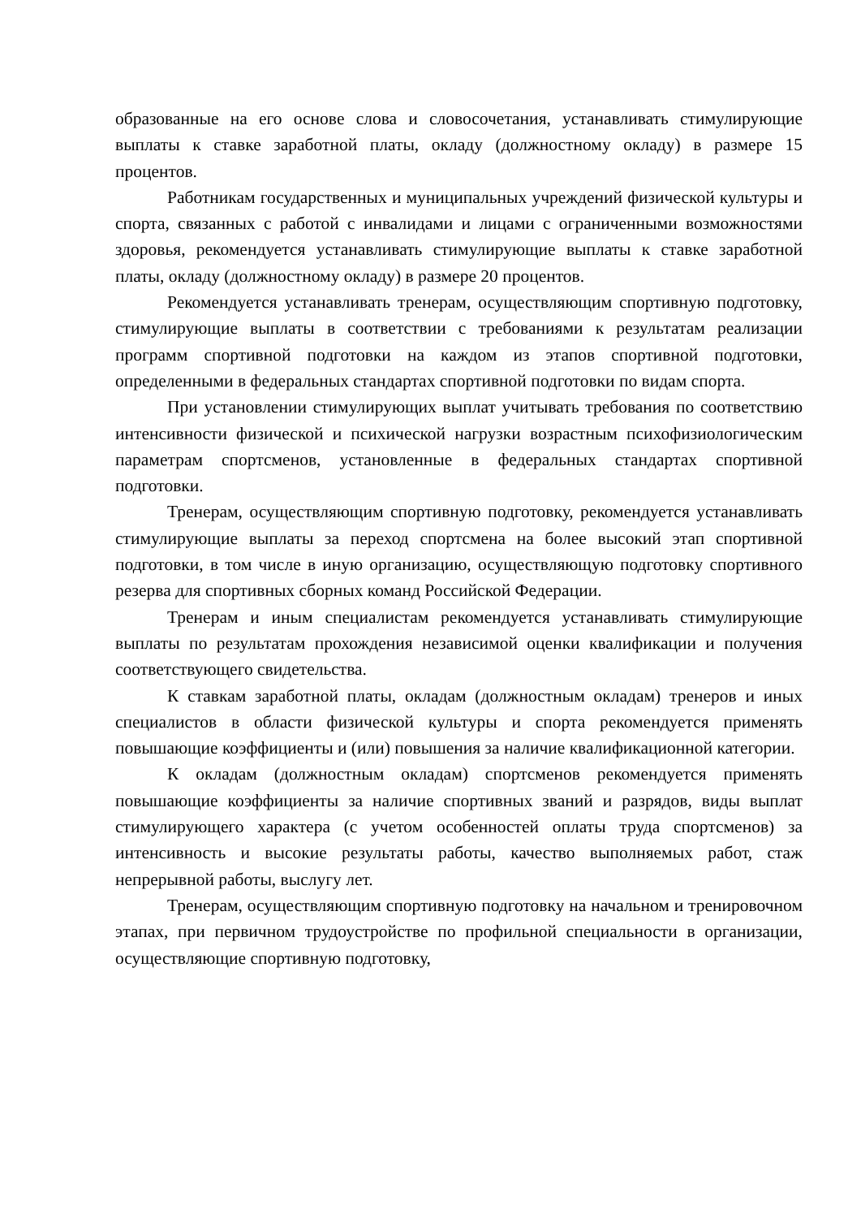образованные на его основе слова и словосочетания, устанавливать стимулирующие выплаты к ставке заработной платы, окладу (должностному окладу) в размере 15 процентов.
Работникам государственных и муниципальных учреждений физической культуры и спорта, связанных с работой с инвалидами и лицами с ограниченными возможностями здоровья, рекомендуется устанавливать стимулирующие выплаты к ставке заработной платы, окладу (должностному окладу) в размере 20 процентов.
Рекомендуется устанавливать тренерам, осуществляющим спортивную подготовку, стимулирующие выплаты в соответствии с требованиями к результатам реализации программ спортивной подготовки на каждом из этапов спортивной подготовки, определенными в федеральных стандартах спортивной подготовки по видам спорта.
При установлении стимулирующих выплат учитывать требования по соответствию интенсивности физической и психической нагрузки возрастным психофизиологическим параметрам спортсменов, установленные в федеральных стандартах спортивной подготовки.
Тренерам, осуществляющим спортивную подготовку, рекомендуется устанавливать стимулирующие выплаты за переход спортсмена на более высокий этап спортивной подготовки, в том числе в иную организацию, осуществляющую подготовку спортивного резерва для спортивных сборных команд Российской Федерации.
Тренерам и иным специалистам рекомендуется устанавливать стимулирующие выплаты по результатам прохождения независимой оценки квалификации и получения соответствующего свидетельства.
К ставкам заработной платы, окладам (должностным окладам) тренеров и иных специалистов в области физической культуры и спорта рекомендуется применять повышающие коэффициенты и (или) повышения за наличие квалификационной категории.
К окладам (должностным окладам) спортсменов рекомендуется применять повышающие коэффициенты за наличие спортивных званий и разрядов, виды выплат стимулирующего характера (с учетом особенностей оплаты труда спортсменов) за интенсивность и высокие результаты работы, качество выполняемых работ, стаж непрерывной работы, выслугу лет.
Тренерам, осуществляющим спортивную подготовку на начальном и тренировочном этапах, при первичном трудоустройстве по профильной специальности в организации, осуществляющие спортивную подготовку,